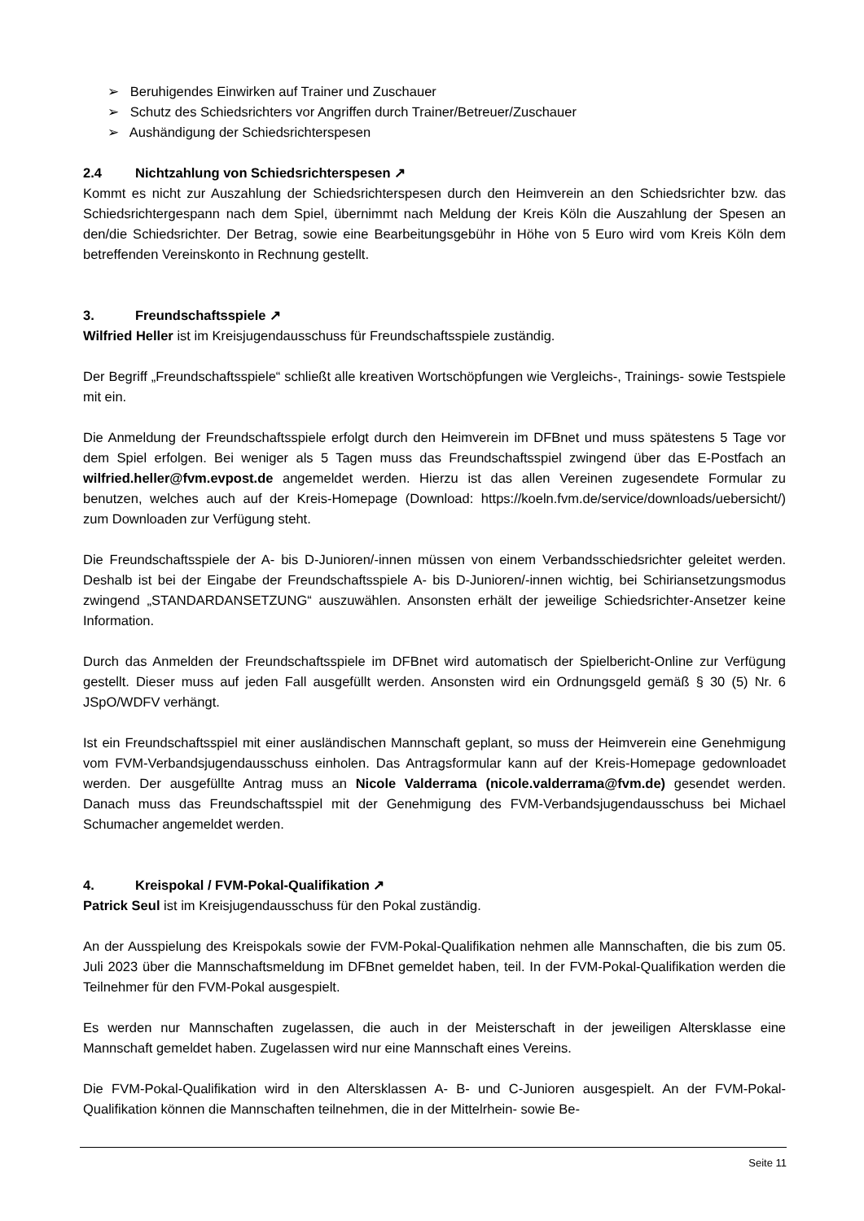➢ Beruhigendes Einwirken auf Trainer und Zuschauer
➢ Schutz des Schiedsrichters vor Angriffen durch Trainer/Betreuer/Zuschauer
➢ Aushändigung der Schiedsrichterspesen
2.4 Nichtzahlung von Schiedsrichterspesen ↗
Kommt es nicht zur Auszahlung der Schiedsrichterspesen durch den Heimverein an den Schiedsrichter bzw. das Schiedsrichtergespann nach dem Spiel, übernimmt nach Meldung der Kreis Köln die Auszahlung der Spesen an den/die Schiedsrichter. Der Betrag, sowie eine Bearbeitungsgebühr in Höhe von 5 Euro wird vom Kreis Köln dem betreffenden Vereinskonto in Rechnung gestellt.
3. Freundschaftsspiele ↗
Wilfried Heller ist im Kreisjugendausschuss für Freundschaftsspiele zuständig.
Der Begriff „Freundschaftsspiele“ schließt alle kreativen Wortschöpfungen wie Vergleichs-, Trainings- sowie Testspiele mit ein.
Die Anmeldung der Freundschaftsspiele erfolgt durch den Heimverein im DFBnet und muss spätestens 5 Tage vor dem Spiel erfolgen. Bei weniger als 5 Tagen muss das Freundschaftsspiel zwingend über das E-Postfach an wilfried.heller@fvm.evpost.de angemeldet werden. Hierzu ist das allen Vereinen zugesendete Formular zu benutzen, welches auch auf der Kreis-Homepage (Download: https://koeln.fvm.de/service/downloads/uebersicht/) zum Downloaden zur Verfügung steht.
Die Freundschaftsspiele der A- bis D-Junioren/-innen müssen von einem Verbandsschiedsrichter geleitet werden. Deshalb ist bei der Eingabe der Freundschaftsspiele A- bis D-Junioren/-innen wichtig, bei Schiriansetzungsmodus zwingend „STANDARDANSETZUNG“ auszuwählen. Ansonsten erhält der jeweilige Schiedsrichter-Ansetzer keine Information.
Durch das Anmelden der Freundschaftsspiele im DFBnet wird automatisch der Spielbericht-Online zur Verfügung gestellt. Dieser muss auf jeden Fall ausgefüllt werden. Ansonsten wird ein Ordnungsgeld gemäß § 30 (5) Nr. 6 JSpO/WDFV verhängt.
Ist ein Freundschaftsspiel mit einer ausländischen Mannschaft geplant, so muss der Heimverein eine Genehmigung vom FVM-Verbandsjugendausschuss einholen. Das Antragsformular kann auf der Kreis-Homepage gedownloadet werden. Der ausgefüllte Antrag muss an Nicole Valderrama (nicole.valderrama@fvm.de) gesendet werden. Danach muss das Freundschaftsspiel mit der Genehmigung des FVM-Verbandsjugendausschuss bei Michael Schumacher angemeldet werden.
4. Kreispokal / FVM-Pokal-Qualifikation ↗
Patrick Seul ist im Kreisjugendausschuss für den Pokal zuständig.
An der Ausspielung des Kreispokals sowie der FVM-Pokal-Qualifikation nehmen alle Mannschaften, die bis zum 05. Juli 2023 über die Mannschaftsmeldung im DFBnet gemeldet haben, teil. In der FVM-Pokal-Qualifikation werden die Teilnehmer für den FVM-Pokal ausgespielt.
Es werden nur Mannschaften zugelassen, die auch in der Meisterschaft in der jeweiligen Altersklasse eine Mannschaft gemeldet haben. Zugelassen wird nur eine Mannschaft eines Vereins.
Die FVM-Pokal-Qualifikation wird in den Altersklassen A- B- und C-Junioren ausgespielt. An der FVM-Pokal-Qualifikation können die Mannschaften teilnehmen, die in der Mittelrhein- sowie Be-
Seite 11